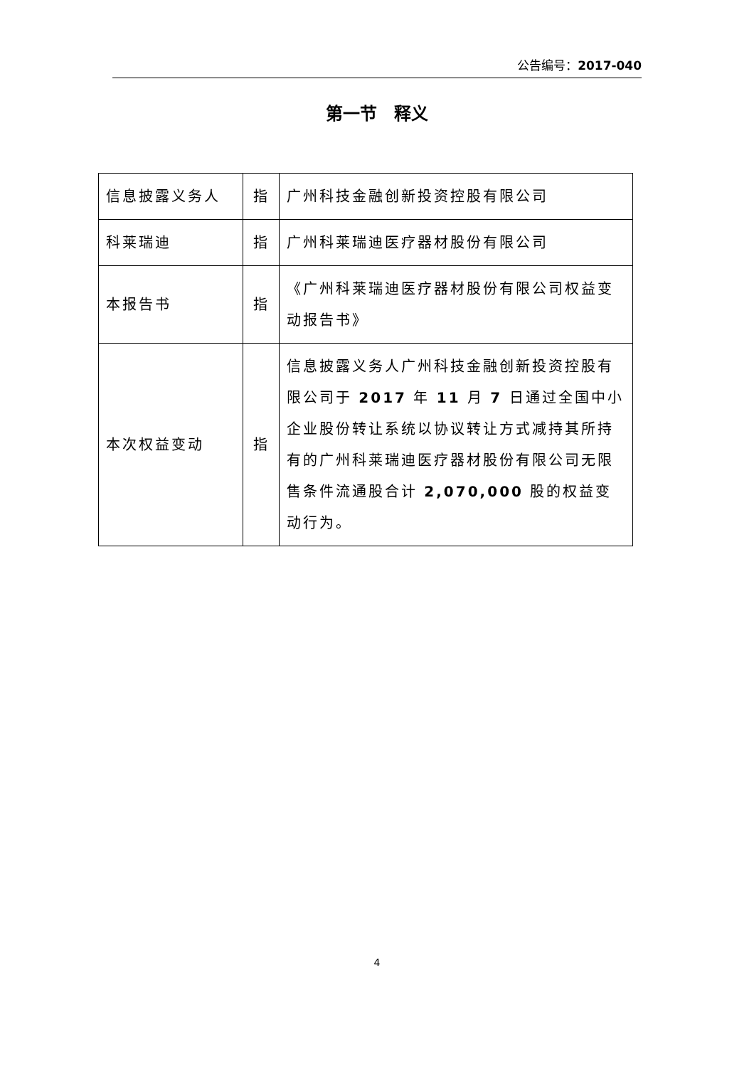公告编号：2017-040
第一节　释义
| 信息披露义务人 | 指 | 广州科技金融创新投资控股有限公司 |
| 科莱瑞迪 | 指 | 广州科莱瑞迪医疗器材股份有限公司 |
| 本报告书 | 指 | 《广州科莱瑞迪医疗器材股份有限公司权益变动报告书》 |
| 本次权益变动 | 指 | 信息披露义务人广州科技金融创新投资控股有限公司于 2017 年 11 月 7 日通过全国中小企业股份转让系统以协议转让方式减持其所持有的广州科莱瑞迪医疗器材股份有限公司无限售条件流通股合计 2,070,000 股的权益变动行为。 |
4